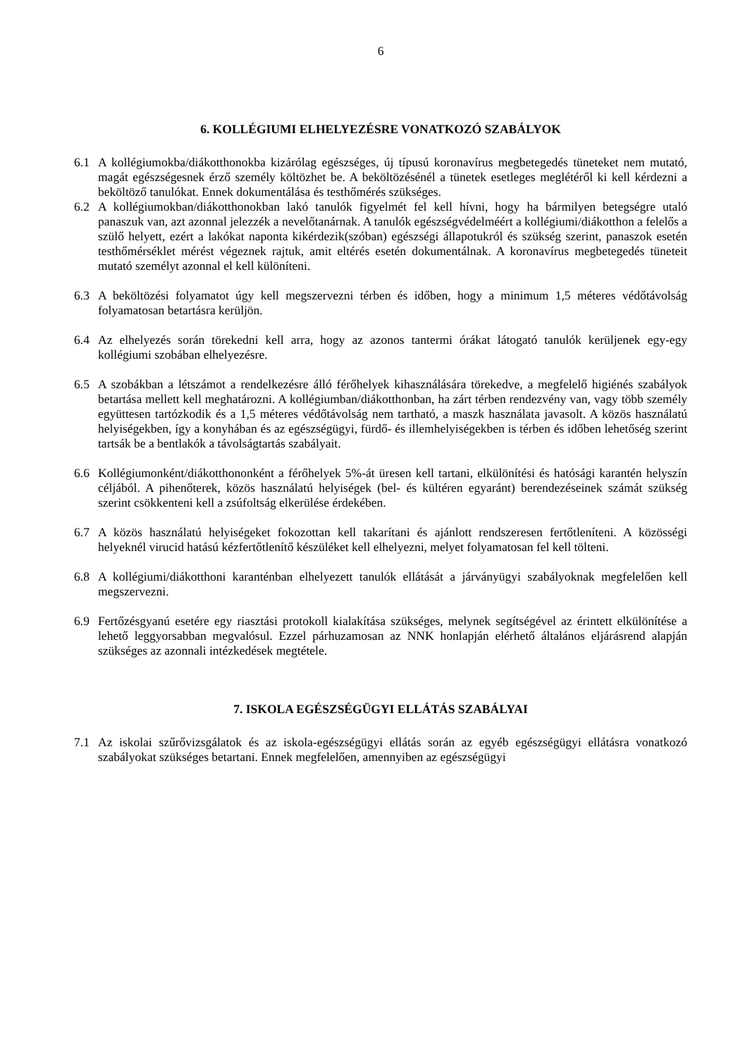6
6. KOLLÉGIUMI ELHELYEZÉSRE VONATKOZÓ SZABÁLYOK
6.1 A kollégiumokba/diákotthonokba kizárólag egészséges, új típusú koronavírus megbetegedés tüneteket nem mutató, magát egészségesnek érző személy költözhet be. A beköltözésénél a tünetek esetleges meglétéről ki kell kérdezni a beköltöző tanulókat. Ennek dokumentálása és testhőmérés szükséges.
6.2 A kollégiumokban/diákotthonokban lakó tanulók figyelmét fel kell hívni, hogy ha bármilyen betegségre utaló panaszuk van, azt azonnal jelezzék a nevelőtanárnak. A tanulók egészségvédelméért a kollégiumi/diákotthon a felelős a szülő helyett, ezért a lakókat naponta kikérdezik(szóban) egészségi állapotukról és szükség szerint, panaszok esetén testhőmérséklet mérést végeznek rajtuk, amit eltérés esetén dokumentálnak. A koronavírus megbetegedés tüneteit mutató személyt azonnal el kell különíteni.
6.3 A beköltözési folyamatot úgy kell megszervezni térben és időben, hogy a minimum 1,5 méteres védőtávolság folyamatosan betartásra kerüljön.
6.4 Az elhelyezés során törekedni kell arra, hogy az azonos tantermi órákat látogató tanulók kerüljenek egy-egy kollégiumi szobában elhelyezésre.
6.5 A szobákban a létszámot a rendelkezésre álló férőhelyek kihasználására törekedve, a megfelelő higiénés szabályok betartása mellett kell meghatározni. A kollégiumban/diákotthonban, ha zárt térben rendezvény van, vagy több személy együttesen tartózkodik és a 1,5 méteres védőtávolság nem tartható, a maszk használata javasolt. A közös használatú helyiségekben, így a konyhában és az egészségügyi, fürdő- és illemhelyiségekben is térben és időben lehetőség szerint tartsák be a bentlakók a távolságtartás szabályait.
6.6 Kollégiumonként/diákotthononként a férőhelyek 5%-át üresen kell tartani, elkülönítési és hatósági karantén helyszín céljából. A pihenőterek, közös használatú helyiségek (bel- és kültéren egyaránt) berendezéseinek számát szükség szerint csökkenteni kell a zsúfoltság elkerülése érdekében.
6.7 A közös használatú helyiségeket fokozottan kell takarítani és ajánlott rendszeresen fertőtleníteni. A közösségi helyeknél virucid hatású kézfertőtlenítő készüléket kell elhelyezni, melyet folyamatosan fel kell tölteni.
6.8 A kollégiumi/diákotthoni karanténban elhelyezett tanulók ellátását a járványügyi szabályoknak megfelelően kell megszervezni.
6.9 Fertőzésgyanú esetére egy riasztási protokoll kialakítása szükséges, melynek segítségével az érintett elkülönítése a lehető leggyorsabban megvalósul. Ezzel párhuzamosan az NNK honlapján elérhető általános eljárásrend alapján szükséges az azonnali intézkedések megtétele.
7. ISKOLA EGÉSZSÉGÜGYI ELLÁTÁS SZABÁLYAI
7.1 Az iskolai szűrővizsgálatok és az iskola-egészségügyi ellátás során az egyéb egészségügyi ellátásra vonatkozó szabályokat szükséges betartani. Ennek megfelelően, amennyiben az egészségügyi